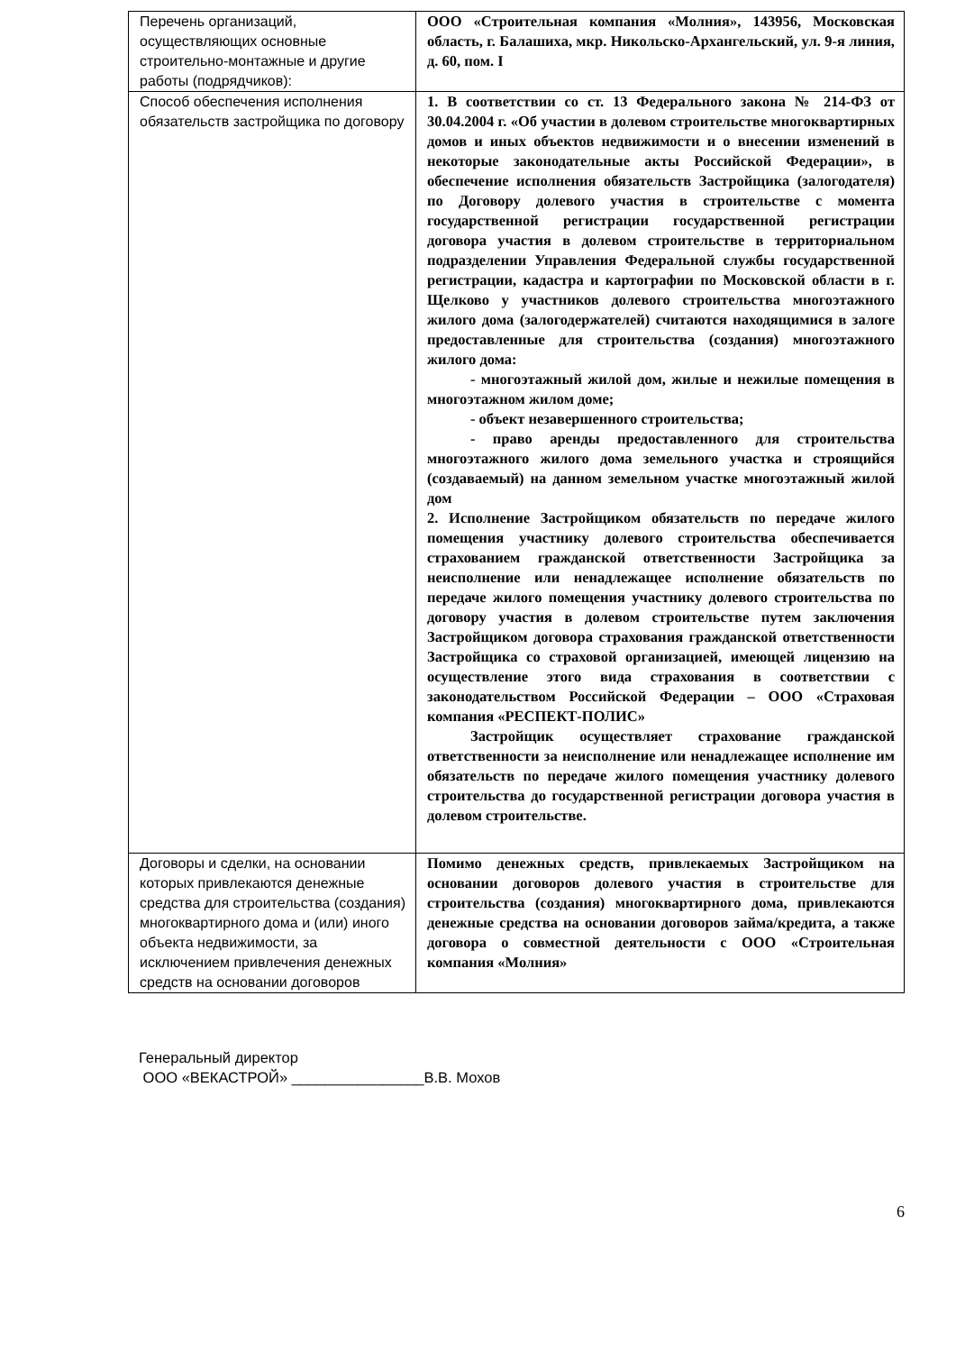| Перечень организаций, осуществляющих основные строительно-монтажные и другие работы (подрядчиков): | ООО «Строительная компания «Молния», 143956, Московская область, г. Балашиха, мкр. Никольско-Архангельский, ул. 9-я линия, д. 60, пом. I |
| Способ обеспечения исполнения обязательств застройщика по договору | 1. В соответствии со ст. 13 Федерального закона № 214-ФЗ от 30.04.2004 г. «Об участии в долевом строительстве многоквартирных домов и иных объектов недвижимости и о внесении изменений в некоторые законодательные акты Российской Федерации», в обеспечение исполнения обязательств Застройщика (залогодателя) по Договору долевого участия в строительстве с момента государственной регистрации государственной регистрации договора участия в долевом строительстве в территориальном подразделении Управления Федеральной службы государственной регистрации, кадастра и картографии по Московской области в г. Щелково у участников долевого строительства многоэтажного жилого дома (залогодержателей) считаются находящимися в залоге предоставленные для строительства (создания) многоэтажного жилого дома: - многоэтажный жилой дом, жилые и нежилые помещения в многоэтажном жилом доме; - объект незавершенного строительства; - право аренды предоставленного для строительства многоэтажного жилого дома земельного участка и строящийся (создаваемый) на данном земельном участке многоэтажный жилой дом 2. Исполнение Застройщиком обязательств по передаче жилого помещения участнику долевого строительства обеспечивается страхованием гражданской ответственности Застройщика за неисполнение или ненадлежащее исполнение обязательств по передаче жилого помещения участнику долевого строительства по договору участия в долевом строительстве путем заключения Застройщиком договора страхования гражданской ответственности Застройщика со страховой организацией, имеющей лицензию на осуществление этого вида страхования в соответствии с законодательством Российской Федерации – ООО «Страховая компания «РЕСПЕКТ-ПОЛИС» Застройщик осуществляет страхование гражданской ответственности за неисполнение или ненадлежащее исполнение им обязательств по передаче жилого помещения участнику долевого строительства до государственной регистрации договора участия в долевом строительстве. |
| Договоры и сделки, на основании которых привлекаются денежные средства для строительства (создания) многоквартирного дома и (или) иного объекта недвижимости, за исключением привлечения денежных средств на основании договоров | Помимо денежных средств, привлекаемых Застройщиком на основании договоров долевого участия в строительстве для строительства (создания) многоквартирного дома, привлекаются денежные средства на основании договоров займа/кредита, а также договора о совместной деятельности с ООО «Строительная компания «Молния» |
Генеральный директор
ООО «ВЕКАСТРОЙ» ________________В.В. Мохов
6